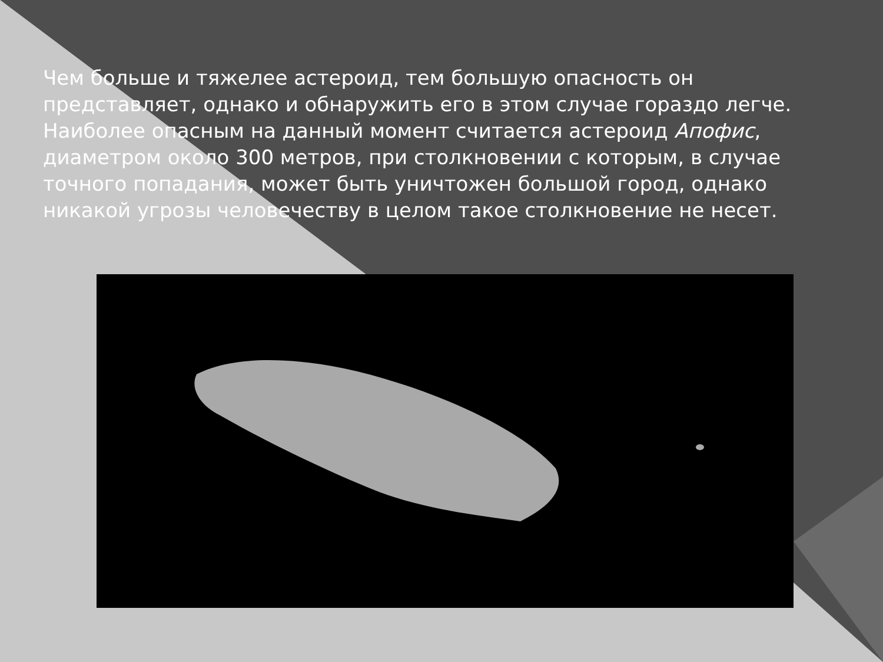Чем больше и тяжелее астероид, тем большую опасность он представляет, однако и обнаружить его в этом случае гораздо легче. Наиболее опасным на данный момент считается астероид Апофис, диаметром около 300 метров, при столкновении с которым, в случае точного попадания, может быть уничтожен большой город, однако никакой угрозы человечеству в целом такое столкновение не несет.